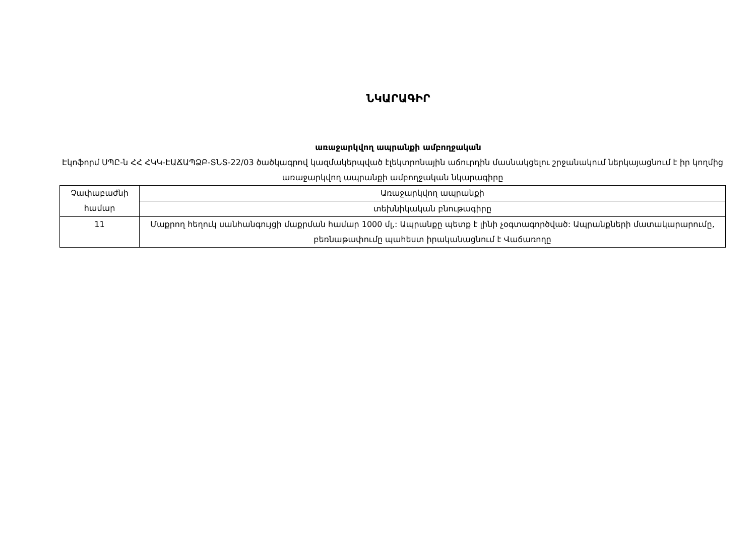ՆԿԱՐԱԳԻՐ
առաջարկվող ապրանքի ամբողջական
Էկոֆորմ ՍՊԸ-ն ՀՀ ՀԿԿ-ԷԱՃԱՊՁԲ-ՏՆՏ-22/03 ծածկագրով կազմակերպված էլեկտրոնային աճուրդին մասնակցելու շրջանակում ներկայացնում է իր կողմից առաջարկվող ապրանքի ամբողջական նկարագիրը
| Չափաբաժնի համար | Առաջարկվող ապրանքի |
| | տեխնիկական բնութագիրը |
| 11 | Մաքրող հեղուկ սանհանգույցի մաքրման համար 1000 մլ,: Ապրանքը պետք է լինի չօգտագործված: Ապրանքների մատակարարումը, բեռնաթափումը պահեստ իրականացնում է Վաճառողը |